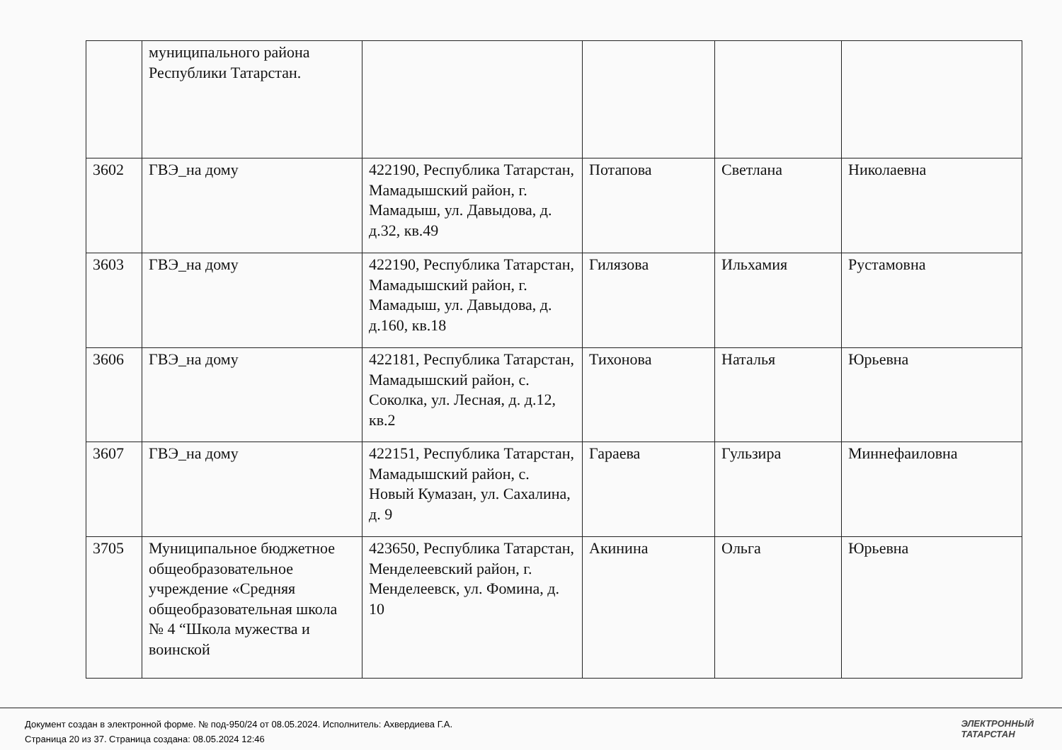| | муниципального района Республики Татарстан. | | | | |
| 3602 | ГВЭ_на дому | 422190, Республика Татарстан, Мамадышский район, г. Мамадыш, ул. Давыдова, д. д.32, кв.49 | Потапова | Светлана | Николаевна |
| 3603 | ГВЭ_на дому | 422190, Республика Татарстан, Мамадышский район, г. Мамадыш, ул. Давыдова, д. д.160, кв.18 | Гилязова | Ильхамия | Рустамовна |
| 3606 | ГВЭ_на дому | 422181, Республика Татарстан, Мамадышский район, с. Соколка, ул. Лесная, д. д.12, кв.2 | Тихонова | Наталья | Юрьевна |
| 3607 | ГВЭ_на дому | 422151, Республика Татарстан, Мамадышский район, с. Новый Кумазан, ул. Сахалина, д. 9 | Гараева | Гульзира | Миннефаиловна |
| 3705 | Муниципальное бюджетное общеобразовательное учреждение «Средняя общеобразовательная школа № 4 “Школа мужества и воинской | 423650, Республика Татарстан, Менделеевский район, г. Менделеевск, ул. Фомина, д. 10 | Акинина | Ольга | Юрьевна |
Документ создан в электронной форме. № под-950/24 от 08.05.2024. Исполнитель: Ахвердиева Г.А.
Страница 20 из 37. Страница создана: 08.05.2024 12:46
ЭЛЕКТРОННЫЙ
ТАТАРСТАН